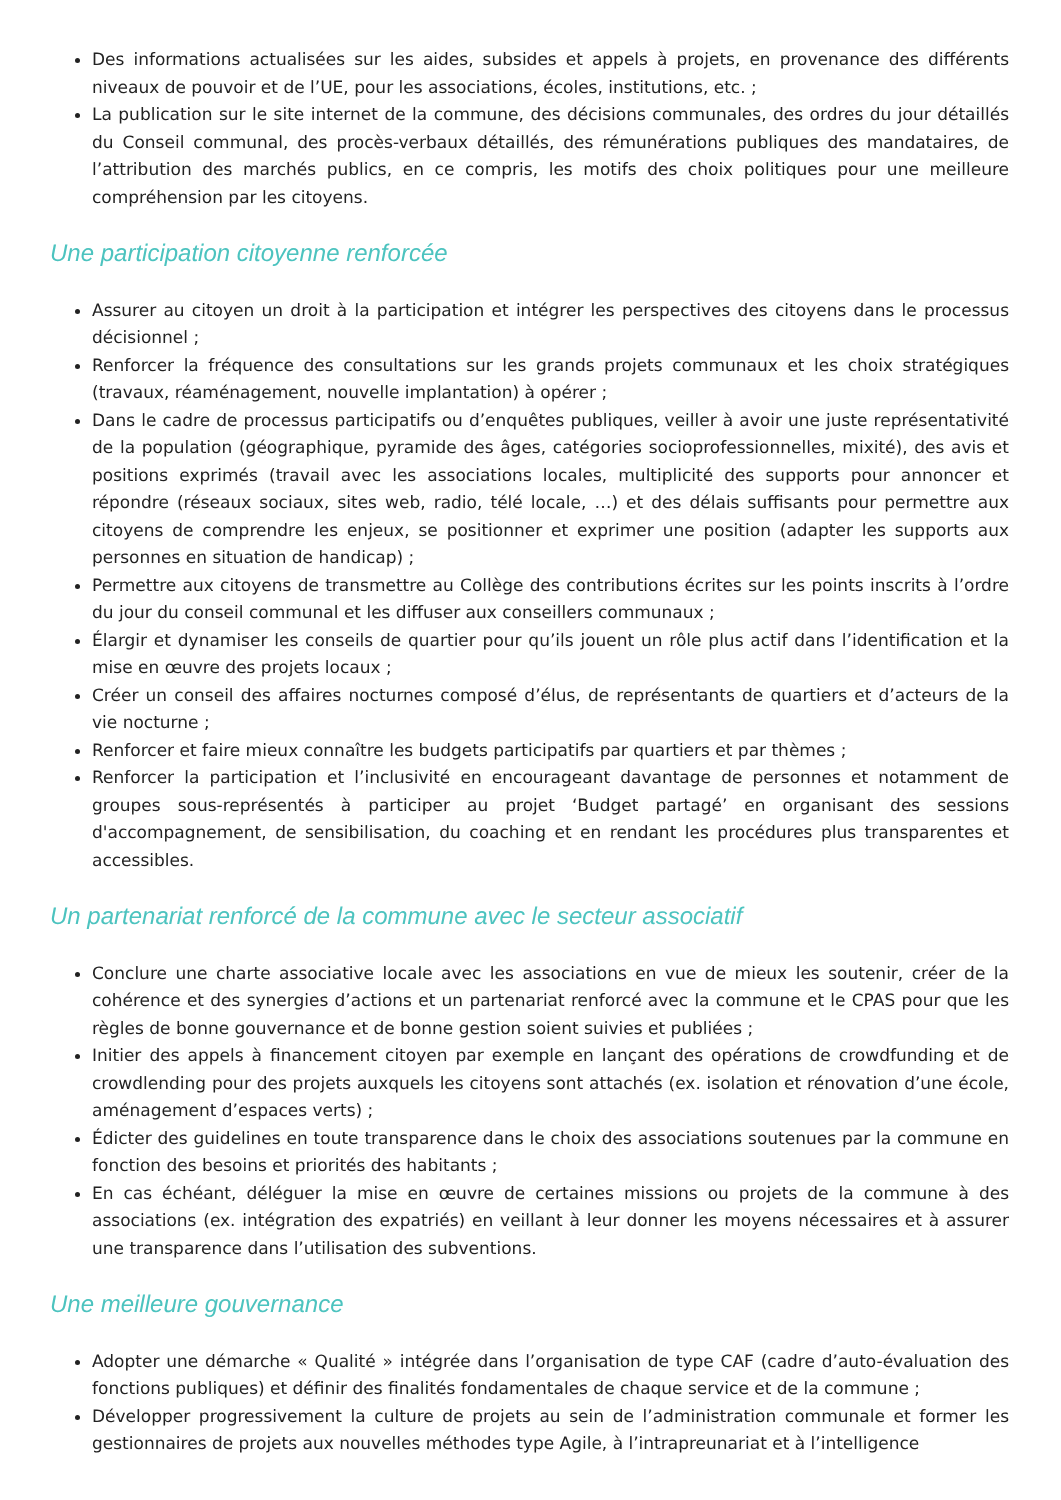Des informations actualisées sur les aides, subsides et appels à projets, en provenance des différents niveaux de pouvoir et de l’UE, pour les associations, écoles, institutions, etc. ;
La publication sur le site internet de la commune, des décisions communales, des ordres du jour détaillés du Conseil communal, des procès-verbaux détaillés, des rémunérations publiques des mandataires, de l’attribution des marchés publics, en ce compris, les motifs des choix politiques pour une meilleure compréhension par les citoyens.
Une participation citoyenne renforcée
Assurer au citoyen un droit à la participation et intégrer les perspectives des citoyens dans le processus décisionnel ;
Renforcer la fréquence des consultations sur les grands projets communaux et les choix stratégiques (travaux, réaménagement, nouvelle implantation) à opérer ;
Dans le cadre de processus participatifs ou d’enquêtes publiques, veiller à avoir une juste représentativité de la population (géographique, pyramide des âges, catégories socioprofessionnelles, mixité), des avis et positions exprimés (travail avec les associations locales, multiplicité des supports pour annoncer et répondre (réseaux sociaux, sites web, radio, télé locale, …) et des délais suffisants pour permettre aux citoyens de comprendre les enjeux, se positionner et exprimer une position (adapter les supports aux personnes en situation de handicap) ;
Permettre aux citoyens de transmettre au Collège des contributions écrites sur les points inscrits à l’ordre du jour du conseil communal et les diffuser aux conseillers communaux ;
Élargir et dynamiser les conseils de quartier pour qu’ils jouent un rôle plus actif dans l’identification et la mise en œuvre des projets locaux ;
Créer un conseil des affaires nocturnes composé d’élus, de représentants de quartiers et d’acteurs de la vie nocturne ;
Renforcer et faire mieux connaître les budgets participatifs par quartiers et par thèmes ;
Renforcer la participation et l’inclusivité en encourageant davantage de personnes et notamment de groupes sous-représentés à participer au projet ‘Budget partagé’ en organisant des sessions d'accompagnement, de sensibilisation, du coaching et en rendant les procédures plus transparentes et accessibles.
Un partenariat renforcé de la commune avec le secteur associatif
Conclure une charte associative locale avec les associations en vue de mieux les soutenir, créer de la cohérence et des synergies d’actions et un partenariat renforcé avec la commune et le CPAS pour que les règles de bonne gouvernance et de bonne gestion soient suivies et publiées ;
Initier des appels à financement citoyen par exemple en lançant des opérations de crowdfunding et de crowdlending pour des projets auxquels les citoyens sont attachés (ex. isolation et rénovation d’une école, aménagement d’espaces verts) ;
Édicter des guidelines en toute transparence dans le choix des associations soutenues par la commune en fonction des besoins et priorités des habitants ;
En cas échéant, déléguer la mise en œuvre de certaines missions ou projets de la commune à des associations (ex. intégration des expatriés) en veillant à leur donner les moyens nécessaires et à assurer une transparence dans l’utilisation des subventions.
Une meilleure gouvernance
Adopter une démarche « Qualité » intégrée dans l’organisation de type CAF (cadre d’auto-évaluation des fonctions publiques) et définir des finalités fondamentales de chaque service et de la commune ;
Développer progressivement la culture de projets au sein de l’administration communale et former les gestionnaires de projets aux nouvelles méthodes type Agile, à l’intrapreunariat et à l’intelligence